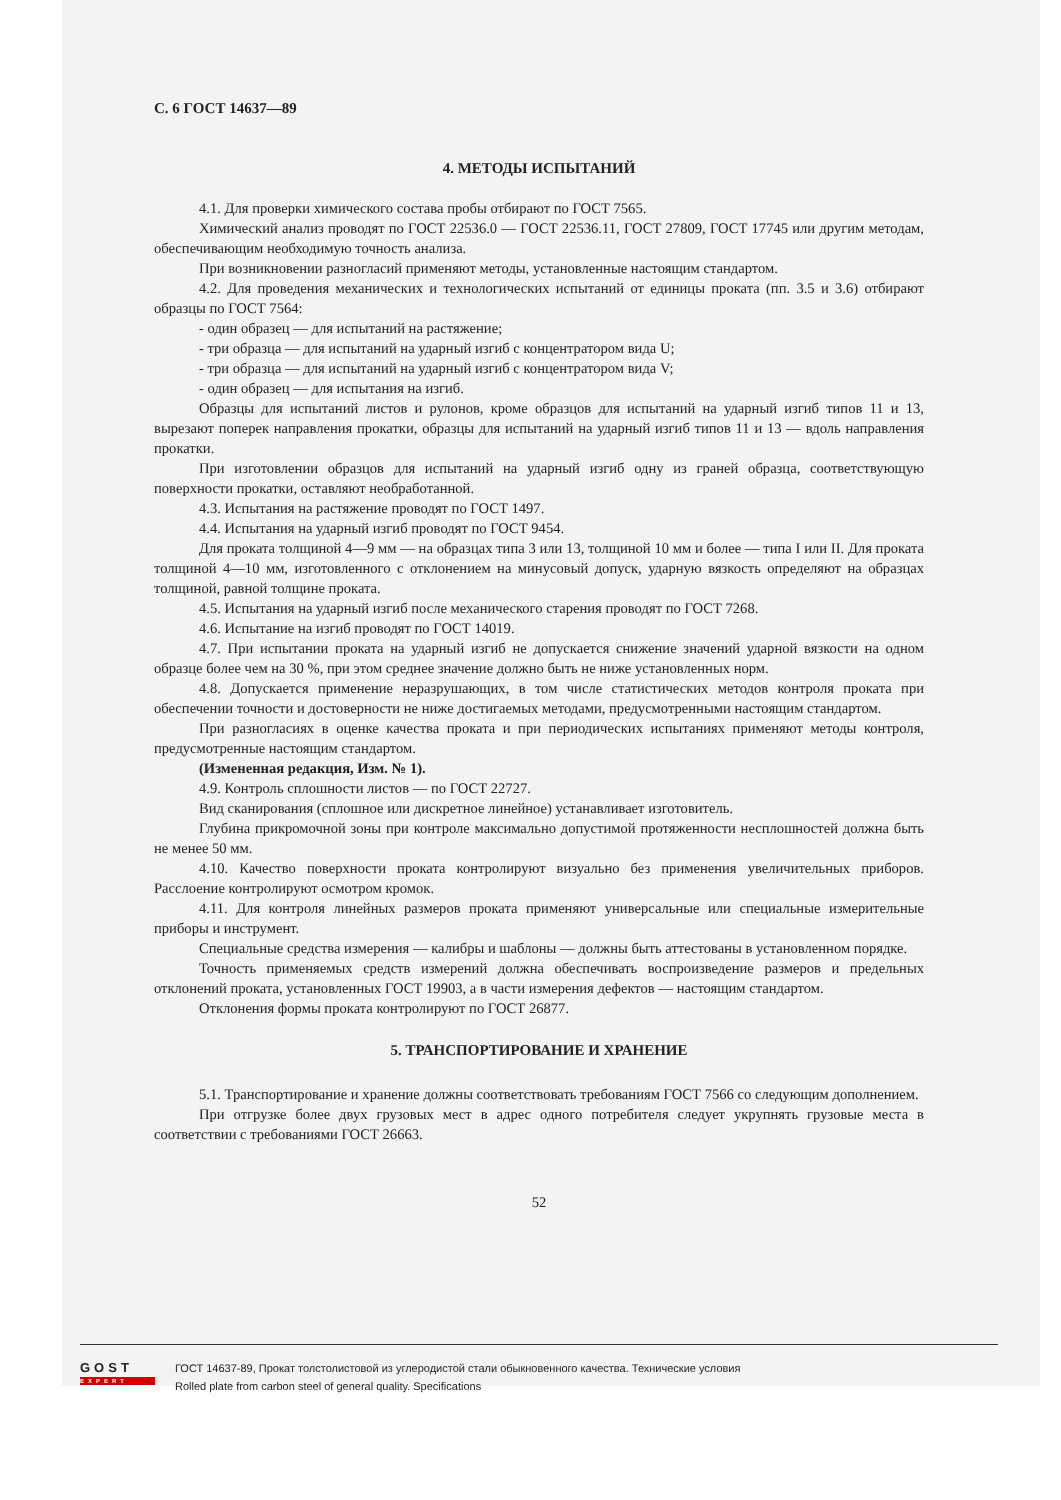С. 6 ГОСТ 14637—89
4. МЕТОДЫ ИСПЫТАНИЙ
4.1. Для проверки химического состава пробы отбирают по ГОСТ 7565.
Химический анализ проводят по ГОСТ 22536.0 — ГОСТ 22536.11, ГОСТ 27809, ГОСТ 17745 или другим методам, обеспечивающим необходимую точность анализа.
При возникновении разногласий применяют методы, установленные настоящим стандартом.
4.2. Для проведения механических и технологических испытаний от единицы проката (пп. 3.5 и 3.6) отбирают образцы по ГОСТ 7564:
- один образец — для испытаний на растяжение;
- три образца — для испытаний на ударный изгиб с концентратором вида U;
- три образца — для испытаний на ударный изгиб с концентратором вида V;
- один образец — для испытания на изгиб.
Образцы для испытаний листов и рулонов, кроме образцов для испытаний на ударный изгиб типов 11 и 13, вырезают поперек направления прокатки, образцы для испытаний на ударный изгиб типов 11 и 13 — вдоль направления прокатки.
При изготовлении образцов для испытаний на ударный изгиб одну из граней образца, соответствующую поверхности прокатки, оставляют необработанной.
4.3. Испытания на растяжение проводят по ГОСТ 1497.
4.4. Испытания на ударный изгиб проводят по ГОСТ 9454.
Для проката толщиной 4—9 мм — на образцах типа 3 или 13, толщиной 10 мм и более — типа I или II. Для проката толщиной 4—10 мм, изготовленного с отклонением на минусовый допуск, ударную вязкость определяют на образцах толщиной, равной толщине проката.
4.5. Испытания на ударный изгиб после механического старения проводят по ГОСТ 7268.
4.6. Испытание на изгиб проводят по ГОСТ 14019.
4.7. При испытании проката на ударный изгиб не допускается снижение значений ударной вязкости на одном образце более чем на 30 %, при этом среднее значение должно быть не ниже установленных норм.
4.8. Допускается применение неразрушающих, в том числе статистических методов контроля проката при обеспечении точности и достоверности не ниже достигаемых методами, предусмотренными настоящим стандартом.
При разногласиях в оценке качества проката и при периодических испытаниях применяют методы контроля, предусмотренные настоящим стандартом.
(Измененная редакция, Изм. № 1).
4.9. Контроль сплошности листов — по ГОСТ 22727.
Вид сканирования (сплошное или дискретное линейное) устанавливает изготовитель.
Глубина прикромочной зоны при контроле максимально допустимой протяженности несплошностей должна быть не менее 50 мм.
4.10. Качество поверхности проката контролируют визуально без применения увеличительных приборов. Расслоение контролируют осмотром кромок.
4.11. Для контроля линейных размеров проката применяют универсальные или специальные измерительные приборы и инструмент.
Специальные средства измерения — калибры и шаблоны — должны быть аттестованы в установленном порядке.
Точность применяемых средств измерений должна обеспечивать воспроизведение размеров и предельных отклонений проката, установленных ГОСТ 19903, а в части измерения дефектов — настоящим стандартом.
Отклонения формы проката контролируют по ГОСТ 26877.
5. ТРАНСПОРТИРОВАНИЕ И ХРАНЕНИЕ
5.1. Транспортирование и хранение должны соответствовать требованиям ГОСТ 7566 со следующим дополнением.
При отгрузке более двух грузовых мест в адрес одного потребителя следует укрупнять грузовые места в соответствии с требованиями ГОСТ 26663.
52
GOST
EXPERT
ГОСТ 14637-89, Прокат толстолистовой из углеродистой стали обыкновенного качества. Технические условия
Rolled plate from carbon steel of general quality. Specifications